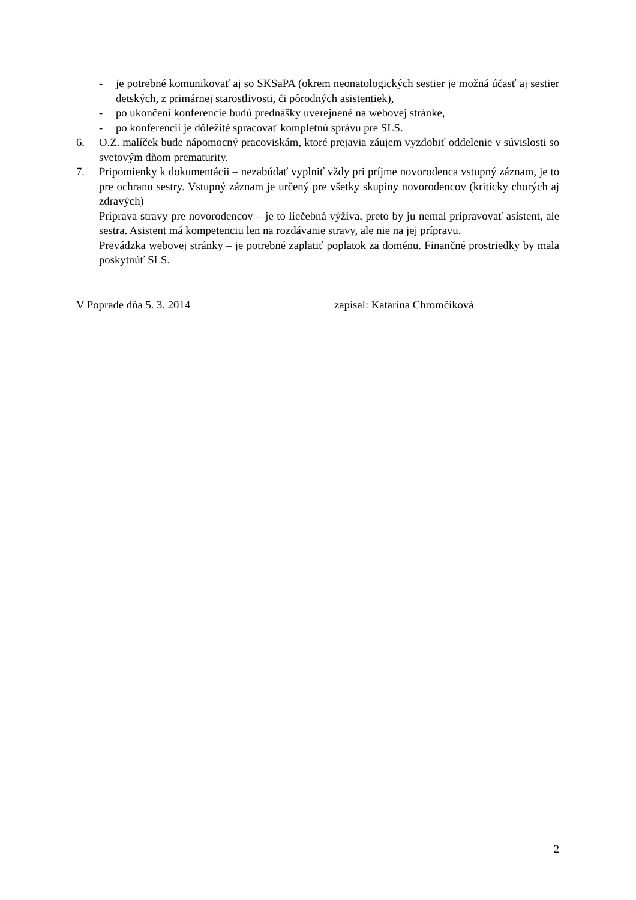- je potrebné komunikovať aj so SKSaPA (okrem neonatologických sestier je možná účasť aj sestier detských, z primárnej starostlivosti, či pôrodných asistentiek),
- po ukončení konferencie budú prednášky uverejnené na webovej stránke,
- po konferencii je dôležité spracovať kompletnú správu pre SLS.
6. O.Z. malíček bude nápomocný pracoviskám, ktoré prejavia záujem vyzdobiť oddelenie v súvislosti so svetovým dňom prematurity.
7. Pripomienky k dokumentácii – nezabúdať vyplniť vždy pri príjme novorodenca vstupný záznam, je to pre ochranu sestry. Vstupný záznam je určený pre všetky skupiny novorodencov (kriticky chorých aj zdravých)
Príprava stravy pre novorodencov – je to liečebná výživa, preto by ju nemal pripravovať asistent, ale sestra. Asistent má kompetenciu len na rozdávanie stravy, ale nie na jej prípravu.
Prevádzka webovej stránky – je potrebné zaplatiť poplatok za doménu. Finančné prostriedky by mala poskytnúť SLS.
V Poprade dňa 5. 3. 2014 zapísal: Katarína Chromčíková
2